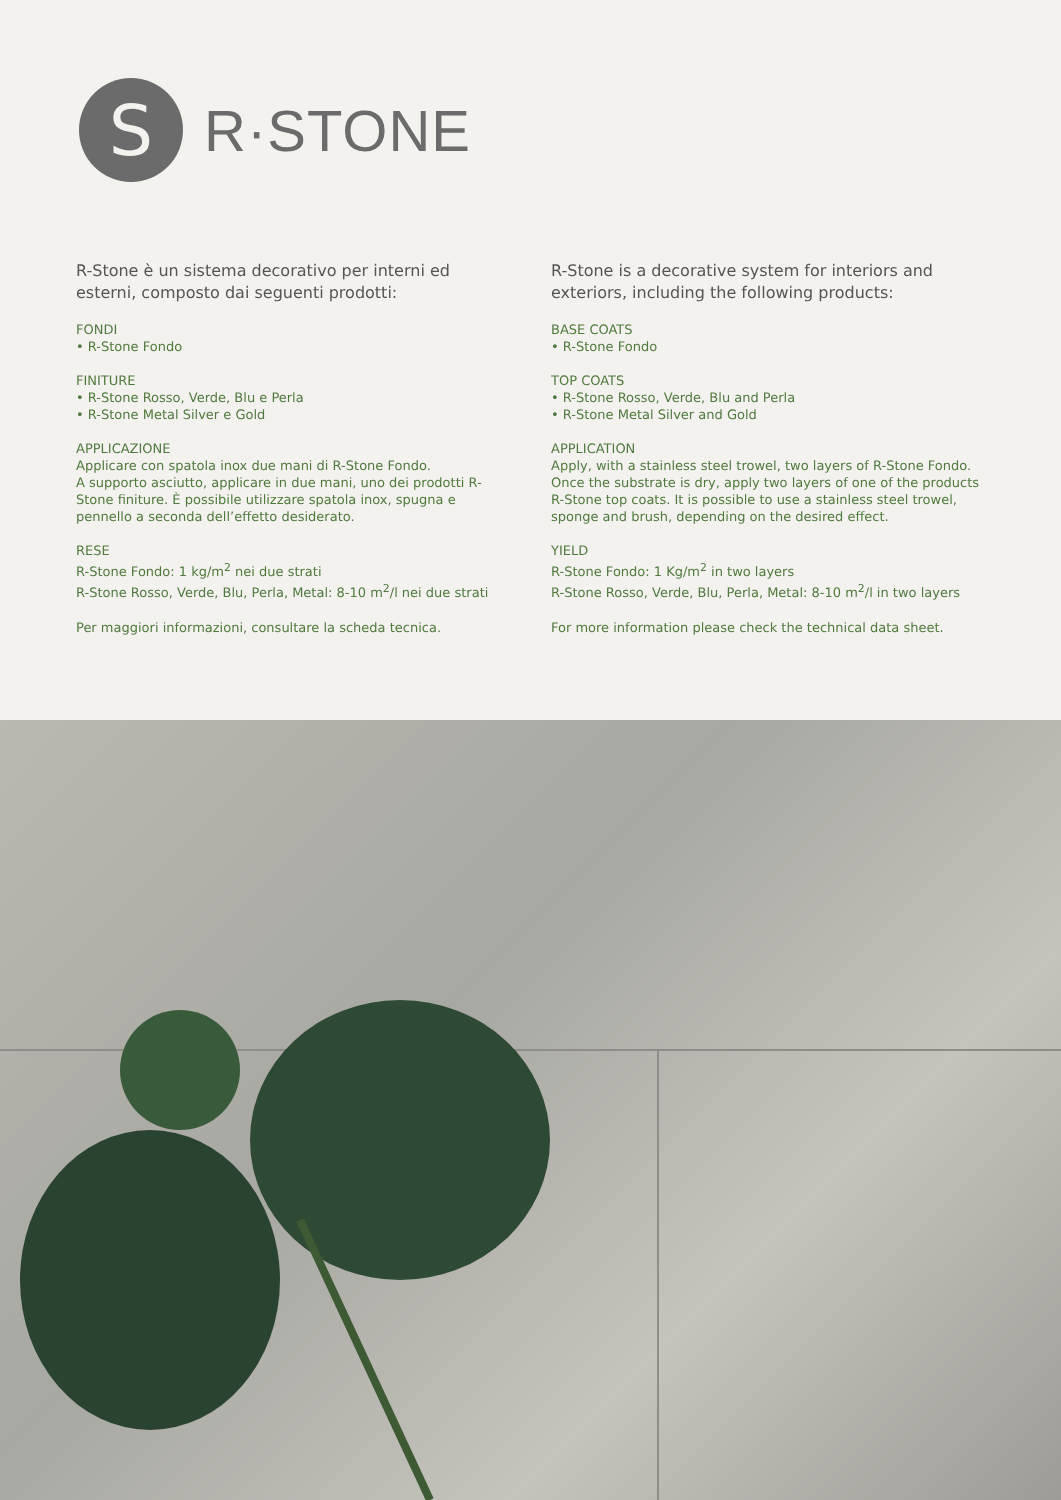S
R·STONE
R-Stone è un sistema decorativo per interni ed esterni, composto dai seguenti prodotti:
FONDI
• R-Stone Fondo
FINITURE
• R-Stone Rosso, Verde, Blu e Perla
• R-Stone Metal Silver e Gold
APPLICAZIONE
Applicare con spatola inox due mani di R-Stone Fondo.
A supporto asciutto, applicare in due mani, uno dei prodotti R-Stone finiture. È possibile utilizzare spatola inox, spugna e pennello a seconda dell’effetto desiderato.
RESE
R-Stone Fondo: 1 kg/m<sup>2</sup> nei due strati
R-Stone Rosso, Verde, Blu, Perla, Metal: 8-10 m<sup>2</sup>/l nei due strati
Per maggiori informazioni, consultare la scheda tecnica.
R-Stone is a decorative system for interiors and exteriors, including the following products:
BASE COATS
• R-Stone Fondo
TOP COATS
• R-Stone Rosso, Verde, Blu and Perla
• R-Stone Metal Silver and Gold
APPLICATION
Apply, with a stainless steel trowel, two layers of R-Stone Fondo.
Once the substrate is dry, apply two layers of one of the products R-Stone top coats. It is possible to use a stainless steel trowel, sponge and brush, depending on the desired effect.
YIELD
R-Stone Fondo: 1 Kg/m<sup>2</sup> in two layers
R-Stone Rosso, Verde, Blu, Perla, Metal: 8-10 m<sup>2</sup>/l in two layers
For more information please check the technical data sheet.